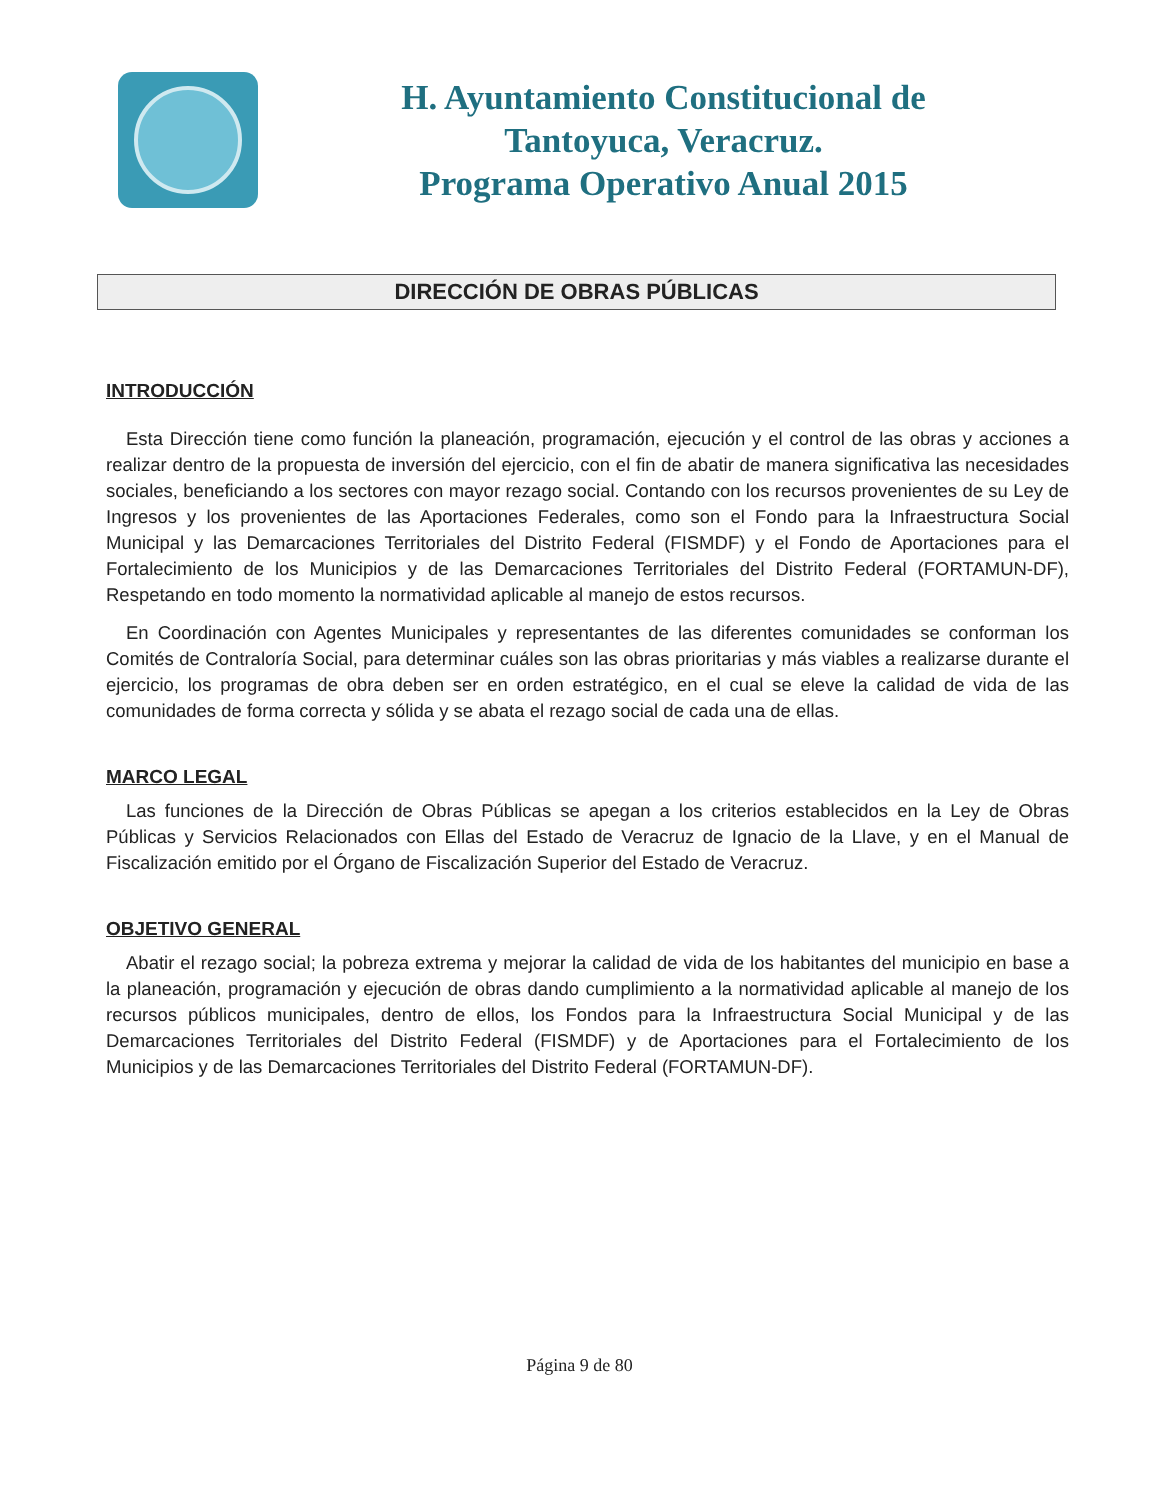H. Ayuntamiento Constitucional de
Tantoyuca, Veracruz.
Programa Operativo Anual 2015
DIRECCIÓN DE OBRAS PÚBLICAS
INTRODUCCIÓN
Esta Dirección tiene como función la planeación, programación, ejecución y el control de las obras y acciones a realizar dentro de la propuesta de inversión del ejercicio, con el fin de abatir de manera significativa las necesidades sociales, beneficiando a los sectores con mayor rezago social. Contando con los recursos provenientes de su Ley de Ingresos y los provenientes de las Aportaciones Federales, como son el Fondo para la Infraestructura Social Municipal y las Demarcaciones Territoriales del Distrito Federal (FISMDF) y el Fondo de Aportaciones para el Fortalecimiento de los Municipios y de las Demarcaciones Territoriales del Distrito Federal (FORTAMUN-DF), Respetando en todo momento la normatividad aplicable al manejo de estos recursos.
En Coordinación con Agentes Municipales y representantes de las diferentes comunidades se conforman los Comités de Contraloría Social, para determinar cuáles son las obras prioritarias y más viables a realizarse durante el ejercicio, los programas de obra deben ser en orden estratégico, en el cual se eleve la calidad de vida de las comunidades de forma correcta y sólida y se abata el rezago social de cada una de ellas.
MARCO LEGAL
Las funciones de la Dirección de Obras Públicas se apegan a los criterios establecidos en la Ley de Obras Públicas y Servicios Relacionados con Ellas del Estado de Veracruz de Ignacio de la Llave, y en el Manual de Fiscalización emitido por el Órgano de Fiscalización Superior del Estado de Veracruz.
OBJETIVO GENERAL
Abatir el rezago social; la pobreza extrema y mejorar la calidad de vida de los habitantes del municipio en base a la planeación, programación y ejecución de obras dando cumplimiento a la normatividad aplicable al manejo de los recursos públicos municipales, dentro de ellos, los Fondos para la Infraestructura Social Municipal y de las Demarcaciones Territoriales del Distrito Federal (FISMDF) y de Aportaciones para el Fortalecimiento de los Municipios y de las Demarcaciones Territoriales del Distrito Federal (FORTAMUN-DF).
Página 9 de 80